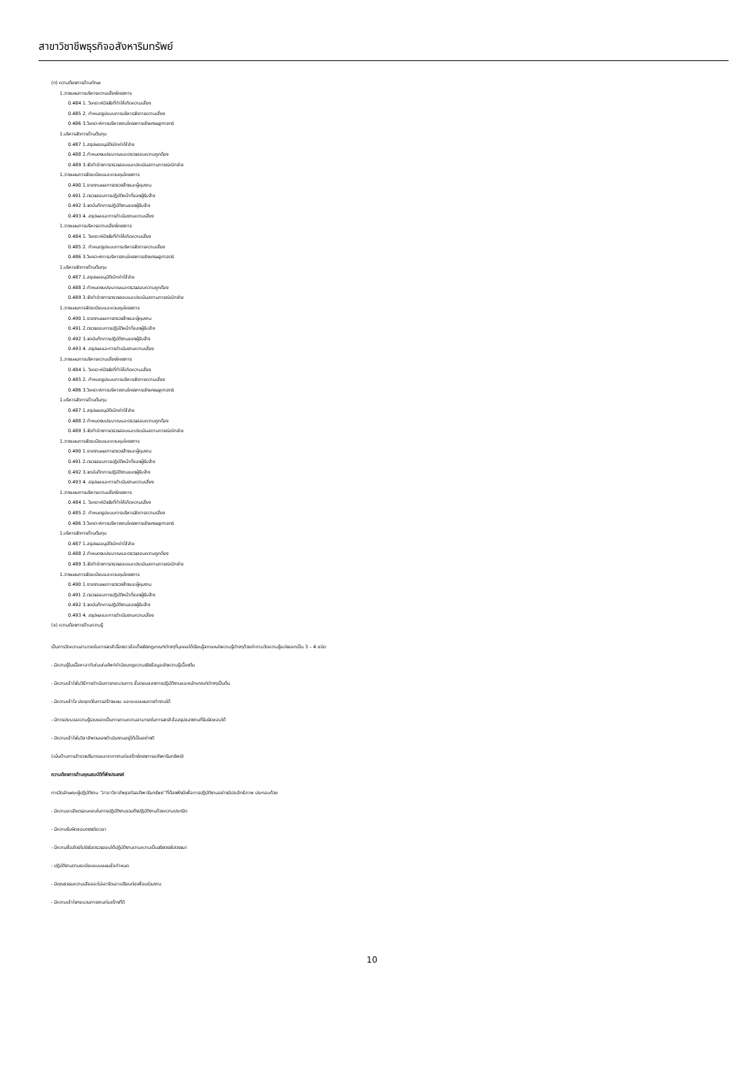สาขาวิชาชีพธุรกิจอสังหาริมทรัพย์
(ก) ความต้องการด้านทักษะ
1.วางแผนการบริหารความเสี่ยงโครงการ
0.484 1. วิเคราะห์ปัจจัยที่ทำให้เกิดความเสี่ยง
0.485 2. กำหนดรูปแบบการบริหารจัดการความเสี่ยง
0.486 3.วิเคราะห์การบริหารงานโครงการเชิงเศรษฐศาสตร์
1.บริหารจัดการด้านต้นทุน
0.487 1.สรุปผลอนุมัติเบิกค่าใช้จ่าย
0.488 2.กำหนดงบประมาณและตรวจสอบความถูกต้อง
0.489 3.จัดทำร่างการตรวจสอบและประเมินสถานการณ์เบิกจ่าย
1.วางแผนการจัดระเบียบและควบคุมโครงการ
0.490 1.รายงานผลการตรวจจ้างและผู้คุมงาน
0.491 2.ตรวจสอบการปฏิบัติหน้าที่ของผู้รับจ้าง
0.492 3.จดบันทึกการปฏิบัติงานของผู้รับจ้าง
0.493 4. สรุปผลและการดำเนินงานความเสี่ยง
1.วางแผนการบริหารความเสี่ยงโครงการ
0.484 1. วิเคราะห์ปัจจัยที่ทำให้เกิดความเสี่ยง
0.485 2. กำหนดรูปแบบการบริหารจัดการความเสี่ยง
0.486 3.วิเคราะห์การบริหารงานโครงการเชิงเศรษฐศาสตร์
1.บริหารจัดการด้านต้นทุน
0.487 1.สรุปผลอนุมัติเบิกค่าใช้จ่าย
0.488 2.กำหนดงบประมาณและตรวจสอบความถูกต้อง
0.489 3.จัดทำร่างการตรวจสอบและประเมินสถานการณ์เบิกจ่าย
1.วางแผนการจัดระเบียบและควบคุมโครงการ
0.490 1.รายงานผลการตรวจจ้างและผู้คุมงาน
0.491 2.ตรวจสอบการปฏิบัติหน้าที่ของผู้รับจ้าง
0.492 3.จดบันทึกการปฏิบัติงานของผู้รับจ้าง
0.493 4. สรุปผลและการดำเนินงานความเสี่ยง
1.วางแผนการบริหารความเสี่ยงโครงการ
0.484 1. วิเคราะห์ปัจจัยที่ทำให้เกิดความเสี่ยง
0.485 2. กำหนดรูปแบบการบริหารจัดการความเสี่ยง
0.486 3.วิเคราะห์การบริหารงานโครงการเชิงเศรษฐศาสตร์
1.บริหารจัดการด้านต้นทุน
0.487 1.สรุปผลอนุมัติเบิกค่าใช้จ่าย
0.488 2.กำหนดงบประมาณและตรวจสอบความถูกต้อง
0.489 3.จัดทำร่างการตรวจสอบและประเมินสถานการณ์เบิกจ่าย
1.วางแผนการจัดระเบียบและควบคุมโครงการ
0.490 1.รายงานผลการตรวจจ้างและผู้คุมงาน
0.491 2.ตรวจสอบการปฏิบัติหน้าที่ของผู้รับจ้าง
0.492 3.จดบันทึกการปฏิบัติงานของผู้รับจ้าง
0.493 4. สรุปผลและการดำเนินงานความเสี่ยง
1.วางแผนการบริหารความเสี่ยงโครงการ
0.484 1. วิเคราะห์ปัจจัยที่ทำให้เกิดความเสี่ยง
0.485 2. กำหนดรูปแบบการบริหารจัดการความเสี่ยง
0.486 3.วิเคราะห์การบริหารงานโครงการเชิงเศรษฐศาสตร์
1.บริหารจัดการด้านต้นทุน
0.487 1.สรุปผลอนุมัติเบิกค่าใช้จ่าย
0.488 2.กำหนดงบประมาณและตรวจสอบความถูกต้อง
0.489 3.จัดทำร่างการตรวจสอบและประเมินสถานการณ์เบิกจ่าย
1.วางแผนการจัดระเบียบและควบคุมโครงการ
0.490 1.รายงานผลการตรวจจ้างและผู้คุมงาน
0.491 2.ตรวจสอบการปฏิบัติหน้าที่ของผู้รับจ้าง
0.492 3.จดบันทึกการปฏิบัติงานของผู้รับจ้าง
0.493 4. สรุปผลและการดำเนินงานความเสี่ยง
(ข) ความต้องการด้านความรู้
เป็นการวัดความสามารถในการจดจำเรื่องราวข้อเท็จจริงกฎเกณฑ์ต่างๆที่บุคคลได้เรียนรู้จากแหล่งความรู้ต่างๆด้วยคำถามวัดความรู้แบ่งออกเป็น 3 – 4 ชนิด
- มีความรู้ในเนื้อหาอาทิเช่นเช่นศัพท์คำนิยมกฎความจริงข้อมูลเชิงความรู้เบื้องต้น
- มีความเข้าใจในวิธีการดำเนินการกระบวนการ ขั้นตอนของการปฏิบัติงานและหลักเกณฑ์ต่างๆเป็นต้น
- มีความเข้าใจ ประยุกต์ในการสร้างแผน และแบบแผนการทำงานได้
- มีการประมวลความรู้รวบยอดเป็นการถามความสามารถในการจดจำข้อสรุปของงานที่รับผิดชอบได้
- มีความเข้าใจในวิชาชีพตนเองดำเนินงานอยู่ได้เป็นอย่างดี
(เน้นด้านการสำรวจปริมาณและราคางานก่อสร้างโครงการอสังหาริมทรัพย์)
ความต้องการด้านคุณสมบัติที่พึงประสงค์
การวัดลักษณะผู้ปฏิบัติงาน “สาขาวิชาชีพธุรกิจอสังหาริมทรัพย์”ที่ต้องพึงมีเพื่อการปฏิบัติงานอย่างมีประสิทธิภาพ ประกอบด้วย
- มีความละเอียดรอบคอบในการปฏิบัติงานรวมถึงปฏิบัติงานด้วยความประณีต
- มีความรับผิดชอบตรงต่อเวลา
- มีความซื่อสัตย์โปร่งใสตรวจสอบได้ปฏิบัติงานตามความเป็นจริงตรงไปตรงมา
- ปฏิบัติงานตามระเบียบแบบแผนข้อกำหนด
- มีคุณธรรมความเสียสละไม่เอารัดเอาเปรียบต่อเพื่อนร่วมงาน
- มีความเข้าใจกระบวนการงานก่อสร้างที่ดี
10